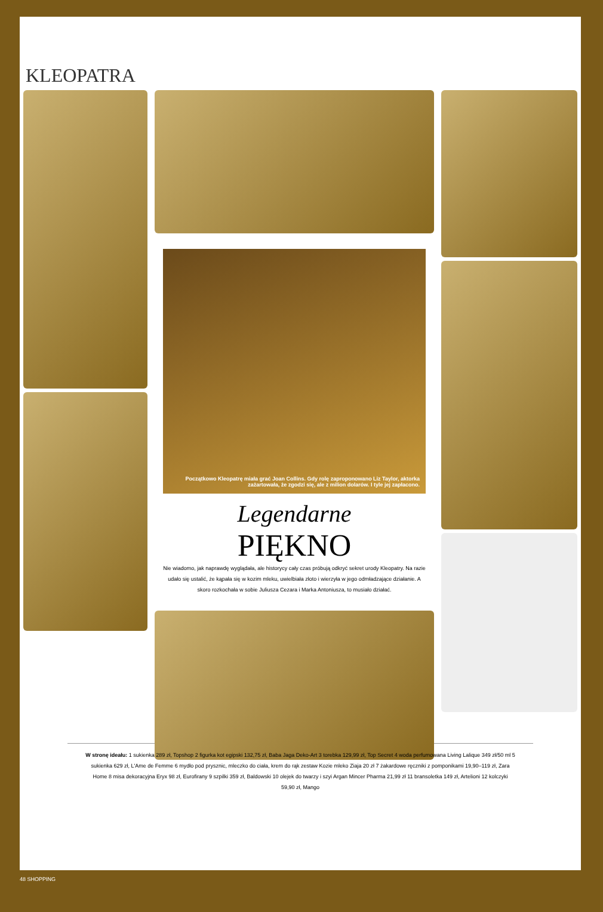KLEOPATRA
Początkowo Kleopatrę miała grać Joan Collins. Gdy rolę zaproponowano Liz Taylor, aktorka zażartowała, że zgodzi się, ale z milion dolarów. I tyle jej zapłacono.
Legendarne
PIĘKNO
Nie wiadomo, jak naprawdę wyglądała, ale historycy cały czas próbują odkryć sekret urody Kleopatry. Na razie udało się ustalić, że kąpała się w kozim mleku, uwielbiała złoto i wierzyła w jego odmładzające działanie. A skoro rozkochała w sobie Juliusza Cezara i Marka Antoniusza, to musiało działać.
W stronę ideału: 1 sukienka 289 zł, Topshop 2 figurka kot egipski 132,75 zł, Baba Jaga Deko-Art 3 torebka 129,99 zł, Top Secret 4 woda perfumowana Living Lalique 349 zł/50 ml 5 sukienka 629 zł, L'Ame de Femme 6 mydło pod prysznic, mleczko do ciała, krem do rąk zestaw Kozie mleko Ziaja 20 zł 7 żakardowe ręczniki z pomponikami 19,90–119 zł, Zara Home 8 misa dekoracyjna Eryx 98 zł, Eurofirany 9 szpilki 359 zł, Baldowski 10 olejek do twarzy i szyi Argan Mincer Pharma 21,99 zł 11 bransoletka 149 zł, Artelioni 12 kolczyki 59,90 zł, Mango
48 SHOPPING